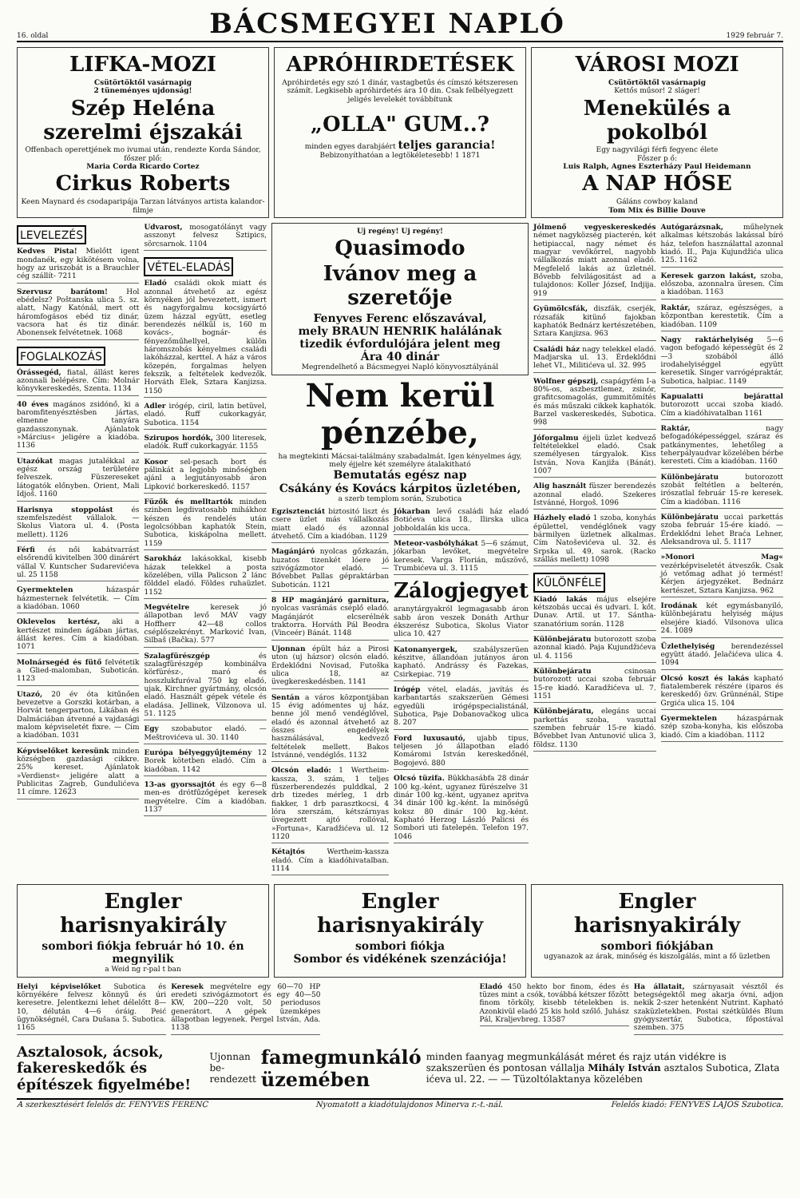16. oldal BÁCSMEGYEI NAPLÓ 1929 február 7.
LIFKA-MOZI
Csütörtöktől vasárnapig
2 tüneményes ujdonság!
Szép Heléna szerelmi éjszakái
Offenbach operettjének mo ivumai után, rendezte Korda Sándor, főszer plő:
Maria Corda Ricardo Cortez
Cirkus Roberts
Keen Maynard és csodaparipája Tarzan látványos artista kalandor-filmje
APRÓHIRDETÉSEK
Apróhirdetés egy szó 1 dinár, vastagbetűs és címszó kétszeresen számít. Legkisebb apróhirdetés ára 10 din. Csak felbélyegzett jeligés levelekét továbbítunk
„OLLA" GUM..?
minden egyes darabjáért teljes garancia! Bebizonyíthatóan a legtökéletesebb! 1 1871
VÁROSI MOZI
Csütörtöktől vasárnapig
Kettős műsor! 2 sláger!
Menekülés a pokolból
Egy nagyvilági férfi fegyenc élete
Főszer p ő:
Luis Ralph, Agnes Eszterházy Paul Heidemann
A NAP HŐSE
Gáláns cowboy kaland
Tom Mix és Billie Douve
LEVELEZÉS
Kedves Pista! Mielőtt igent mondanék, egy kikötésem volna, hogy az uriszobát is a Brauchler cég szállít- 7211
Szervusz barátom! Hol ebédelsz? Poštanska ulica 5. sz. alatt, Nagy Katónál, mert ott háromfogásos ebéd tiz dinár, vacsora hat és tiz dinár. Abonensek felvétetnek. 1068
FOGLALKOZÁS
Órássegéd, fiatal, állást keres azonnali belépésre. Cím: Molnár könyvkereskedés, Szenta. 1134
40 éves magános zsidónő, ki a baromfitenyésztésben jártas, elmenne tanyára gazdasszonynak. Ajánlatok »Március« jeligére a kiadóba. 1136
Utazókat magas jutalékkal az egész ország területére felveszek. Füszereseket látogatók előnyben. Orient, Mali Idjoš. 1160
Harisnya stoppolást és szemfelszedést vállalok. — Skolus Viatora ul. 4. (Posta mellett). 1126
Férfi és női kabátvarrást elsőrendű kivitelben 300 dinárért vállal V. Kuntscher Sudarevićeva ul. 25 1158
Gyermektelen házaspár házmesternek felvétetik. — Cím a kiadóban. 1060
Oklevelos kertész, aki a kertészet minden ágában jártas, állást keres. Cím a kiadóban. 1071
Molnársegéd és fütő felvétetik a Glied-malomban, Suboticán. 1123
Utazó, 20 év óta kitűnően bevezetve a Gorszki kotárban, a Horvát tengerparton, Likában és Dalmáciában átvenné a vajdasági malom képviseletét fixre. — Cím a kiadóban. 1031
Képviselőket keresünk minden községben gazdasági cikkre. 25% kereset. Ajánlatok »Verdienst« jeligére alatt a Publicitas Zagreb, Gundulićeva 11 címre. 12623
Udvarost, mosogatólányt vagy asszonyt felvesz Sztipics, sörcsarnok. 1104
VÉTEL-ELADÁS
Eladó családi okok miatt és azonnal átvehető az egész környéken jól bevezetett, ismert és nagyforgalmu kocsigyártó üzem házzal együtt, esetleg berendezés nélkül is, 160 m kovács-, bognár- és fényezőműhellyel, külön háromszobás kényelmes családi lakóházzal, kerttel. A ház a város közepén, forgalmas helyen fekszik, a feltételek kedvezők. Horváth Elek, Sztara Kanjizsa. 1150
Adler irógép, ciril, latin betüvel, eladó. Ruff cukorkagyár, Subotica. 1154
Szirupos hordók, 300 literesek, eladók. Ruff cukorkagyár. 1155
Kosor sel-pesach bort és pálinkát a legjobb minőségben ajánl a legjutányosabb áron Lipković borkereskedő. 1157
Füzők és melltartók minden szinben legdivatosabb mihákhoz készen és rendelés után legolcsóbban kaphatók Stein, Subotica, kiskápolna mellett. 1159
Sarokház lakásokkal, kisebb házak telekkel a posta közelében, villa Palicson 2 lánc földdel eladó. Földes ruhaüzlet. 1152
Megvételre keresek jó állapotban levő MÁV vagy Hoffherr 42—48 collos cséplőszekrényt. Marković Ivan, Silbaš (Bačka). 577
Szalagfürészgép és szalagfürészgép kombinálva körfürész-, maró és hosszlukfuróval 750 kg eladó, ujak, Kirchner gyártmány, olcsón eladó. Használt gépek vétele és eladása. Jellinek, Vilzonova ul. 51. 1125
Egy szobabutor eladó. — Meštrovićeva ul. 30. 1140
Európa bélyeggyűjtemény 12 Borek kötetben eladó. Cím a kiadóban. 1142
13-as gyorssajtót és egy 6—8 men-es drótfűzőgépet keresek megvételre. Cím a kiadóban. 1137
Uj regény! Uj regény!
Quasimodo
Ivánov meg a szeretője
Fenyves Ferenc előszavával,
mely BRAUN HENRIK halálának tizedik évfordulójára jelent meg
Ára 40 dinár
Megrendelhető a Bácsmegyei Napló könyvosztályánál
Nem kerül pénzébe,
ha megtekinti Mácsai-találmány szabadalmát. Igen kényelmes ágy, mely éjjelre két személyre átalakitható
Bemutatás egész nap
Csákány és Kovács kárpitos üzletében,
a szerb templom során, Szubotica
Egzisztenciát biztositó liszt és csere üzlet más vállalkozás miatt eladó és azonnal átvehető. Cím a kiadóban. 1129
Magánjáró nyolcas gőzkazán, huzatos tizenkét lóere jó szivógázmotor eladó. — Bővebbet Pallas gépraktárban Suboticán. 1121
8 HP magánjáró garnitura, nyolcas vasrámás cséplő eladó. Magánjárót elcserélnék traktorra. Horváth Pál Beodra (Vinceér) Bánát. 1148
Ujonnan épült ház a Pirosi uton (uj házsor) olcsón eladó. Érdeklődni Novisad, Futoška ulica 18, az üvegkereskedésben. 1141
Sentán a város központjában 15 évig adómentes uj ház, benne jól menő vendéglővel, eladó és azonnal átvehető az összes engedélyek használásával, kedvező feltételek mellett. Bakos Istvánné, vendéglős. 1132
Olcsón eladó: 1 Wertheim-kassza, 3. szám, 1 teljes füszerberendezés pulddkal, 2 drb tizedes mérleg, 1 drb fiakker, 1 drb parasztkocsi, 4 lóra szerszám, kétszárnyas üvegezett ajtó rollóval, »Fortuna«, Karadžićeva ul. 12 1120
Kétajtós Wertheim-kassza eladó. Cím a kiadóhivatalban. 1114
Jókarban levő családi ház eladó Botićeva ulica 18., Ilirska ulica jobboldalán kis ucca.
Meteor-vasbólyhákat 5—6 számut, jókarban levőket, megvételre keresek. Varga Florián, műszövő, Trumbićeva ul. 3. 1115
Zálogjegyet
aranytárgyakról legmagasabb áron sabb áron veszek Donáth Arthur ékszerész Subotica, Skolus Viator ulica 10. 427
Katonanyergek, szabályszerüen készitve, állandóan jutányos áron kapható. Andrássy és Fazekas, Csirkepiac. 719
Irógép vétel, eladás, javítás és karbantartás szakszerüen Gémesi egyedüli irógépspecialistánál, Subotica, Paje Dobanovačkog ulica 8. 207
Ford luxusautó, ujabb tipus, teljesen jó állapotban eladó Komáromi István kereskedőnél, Bogojevó. 880
Olcsó tüzifa. Bükkhasábfa 28 dinár 100 kg.-ként, ugyanez fürészelve 31 dinár 100 kg.-ként, ugyanez apritva 34 dinár 100 kg.-ként. Ia minőségű koksz 80 dinár 100 kg.-ként. Kapható Herzog László Palicsi és Sombori uti fatelepén. Telefon 197. 1046
Jólmenő vegyeskereskedés német nagyközség piacterén, két hetipiaccal, nagy német és magyar vevőkörrel, nagyobb vállalkozás miatt azonnal eladó. Megfelelő lakás az üzletnél. Bővebb felvilágositást ad a tulajdonos: Koller József, Indjija. 919
Gyümölcsfák, diszfák, cserjék, rózsafák kitünő fajokban kaphatók Bednárz kertészetében, Sztara Kanjizsa. 963
Családi ház nagy telekkel eladó. Madjarska ul. 13. Érdeklődni lehet VI., Militićeva ul. 32. 995
Wolfner gépszij, csapágyfém I-a 80%-os, aszbesztlemez, zsinór, grafitcsomagolás, gummitömítés és más műszaki cikkek kaphatók. Barzel vaskereskedés, Subotica. 998
Jóforgalmu éjjeli üzlet kedvező feltételekkel eladó. Csak személyesen tárgyalok. Kiss István, Nova Kanjiža (Bánát). 1007
Alig használt füszer berendezés azonnal eladó. Szekeres Istvánné, Horgoš. 1096
Házhely eladó 1 szoba, konyhás épülettel, vendéglőnek vagy bármilyen üzletnek alkalmas. Cím Natoševićeva ul. 32. és Srpska ul. 49, sarok. (Racko szállás mellett) 1098
KÜLÖNFÉLE
Kiadó lakás május elsejére kétszobás uccai és udvari. I. kőt. Dunav. Artil. ut 17. Sántha-szanatórium során. 1128
Különbejáratu butorozott szoba azonnal kiadó. Paja Kujundžićeva ul. 4. 1156
Különbejáratu csinosan butorozott uccai szoba február 15-re kiadó. Karadžićeva ul. 7. 1151
Különbejáratu, elegáns uccai parkettás szoba, vasuttal szemben február 15-re kiadó. Bővebbet Ivan Antunović ulica 3, földsz. 1130
Autógarázsnak, műhelynek alkalmas kétszobás lakással bíró ház, telefon használattal azonnal kiadó. II., Paja Kujundžića ulica 125. 1162
Keresek garzon lakást, szoba, előszoba, azonnalra üresen. Cím a kiadóban. 1163
Raktár, száraz, egészséges, a központban kerestetik. Cím a kiadóban. 1109
Nagy raktárhelyiség 5—6 vagon befogadó képességüt és 2—3 szobából álló irodahelyiséggel együtt keresetik. Singer varrógépraktár, Subotica, halpiac. 1149
Kapualatti bejárattal butorozott uccai szoba kiadó. Cím a kiadóhivatalban 1161
Raktár, nagy befogadóképességgel, száraz és patkánymentes, lehetőleg a teherpályaudvar közelében bérbe keresteti. Cím a kiadóban. 1160
Különbejáratu butorozott szobát feltétlen a belterén, irószatlal február 15-re keresek. Cím a kiadóban. 1116
Különbejáratu uccai parkettás szoba február 15-ére kiadó. — Érdeklődni lehet Braća Lehner, Aleksandrova ul. 5. 1117
»Monori Mag« vezérképviseletét átveszők. Csak jó vetőmag adhat jó termést! Kérjen árjegyzéket. Bednárz kertészet, Sztara Kanjizsa. 962
Irodának két egymásbanyiló, különbejáratu helyiség május elsejére kiadó. Vilsonova ulica 24. 1089
Üzlethelyiség berendezéssel együtt átadó. Jelačićeva ulica 4. 1094
Olcsó koszt és lakás kapható fiatalemberek részére (iparos és kereskedő) özv. Grünnénál, Stipe Grgića ulica 15. 104
Gyermektelen házaspárnak szép szoba-konyha, kis előszoba kiadó. Cím a kiadóban. 1112
Engler harisnyakirály
sombori fiókja február hó 10. én megnyilik
a Weid ng r-pal t ban
Engler harisnyakirály
sombori fiókja
Sombor és vidékének szenzációja!
Engler harisnyakirály
sombori fiókjában
ugyanazok az árak, minőség és kiszolgálás, mint a fő üzletben
Helyi képviselőket Subotica és környékére felvesz könnyű és úri keresetre. Jelentkezni lehet délelőtt 8—10, délután 4—6 óráig. Peić ügynökségnél, Cara Dušana 5. Subotica. 1165
Keresek megvételre egy 60—70 HP eredeti szivógázmotort és egy 40—50 KW, 200—220 volt, 50 periodusos generátort. A gépek üzemképes állapotban legyenek. Pergel István, Ada. 1138
Eladó 450 hekto bor finom, édes és tüzes mint a csók, továbbá kétszer főzött finom törköly, kisebb tételekben is. Azonkivül eladó 25 kis hold szőlő. Juhász Pál, Kraljevbreg. 13587
Ha állatait, szárnyasait vésztől és betegségektől meg akarja óvni, adjon nekik 2-szer hetenként Nutrint. Kapható szaküzletekben. Postai szétküldés Blum gyógyszertár, Subotica, főpostával szemben. 375
Asztalosok, ácsok, fakereskedők és építészek figyelmébe! Ujonnan be-rendezett famegmunkáló üzemében minden faanyag megmunkálását méret és rajz után vidékre is szakszerüen és pontosan vállalja Mihály István asztalos Subotica, Zlata ićeva ul. 22. — — Tüzoltólaktanya közelében
A szerkesztésért felelős dr. FENYVES FERENC Nyomatott a kiadótulajdonos Minerva r.-t.-nál. Felelős kiadó: FENYVES LAJOS Szubotica.